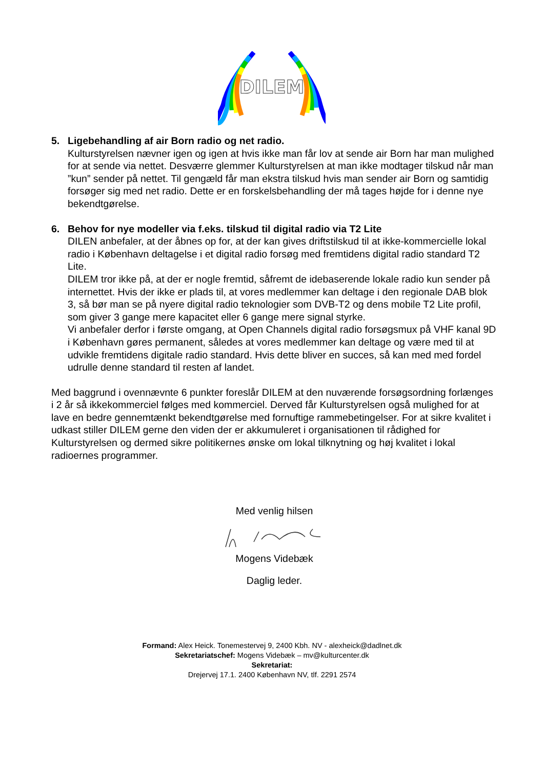DILEM
5. Ligebehandling af air Born radio og net radio.
Kulturstyrelsen nævner igen og igen at hvis ikke man får lov at sende air Born har man mulighed for at sende via nettet. Desværre glemmer Kulturstyrelsen at man ikke modtager tilskud når man ”kun” sender på nettet. Til gengæld får man ekstra tilskud hvis man sender air Born og samtidig forsøger sig med net radio. Dette er en forskelsbehandling der må tages højde for i denne nye bekendtgørelse.
6. Behov for nye modeller via f.eks. tilskud til digital radio via T2 Lite
DILEN anbefaler, at der åbnes op for, at der kan gives driftstilskud til at ikke-kommercielle lokal radio i København deltagelse i et digital radio forsøg med fremtidens digital radio standard T2 Lite.
DILEM tror ikke på, at der er nogle fremtid, såfremt de idebaserende lokale radio kun sender på internettet. Hvis der ikke er plads til, at vores medlemmer kan deltage i den regionale DAB blok 3, så bør man se på nyere digital radio teknologier som DVB-T2 og dens mobile T2 Lite profil, som giver 3 gange mere kapacitet eller 6 gange mere signal styrke.
Vi anbefaler derfor i første omgang, at Open Channels digital radio forsøgsmux på VHF kanal 9D i København gøres permanent, således at vores medlemmer kan deltage og være med til at udvikle fremtidens digitale radio standard. Hvis dette bliver en succes, så kan med med fordel udrulle denne standard til resten af landet.
Med baggrund i ovennævnte 6 punkter foreslår DILEM at den nuværende forsøgsordning forlænges i 2 år så ikkekommerciel følges med kommerciel. Derved får Kulturstyrelsen også mulighed for at lave en bedre gennemtænkt bekendtgørelse med fornuftige rammebetingelser. For at sikre kvalitet i udkast stiller DILEM gerne den viden der er akkumuleret i organisationen til rådighed for Kulturstyrelsen og dermed sikre politikernes ønske om lokal tilknytning og høj kvalitet i lokal radioernes programmer.
Med venlig hilsen
Mogens Videbæk
Daglig leder.
Formand: Alex Heick. Tonemestervej 9, 2400 Kbh. NV - alexheick@dadlnet.dk
Sekretariatschef: Mogens Videbæk – mv@kulturcenter.dk
Sekretariat:
Drejervej 17.1. 2400 København NV, tlf. 2291 2574